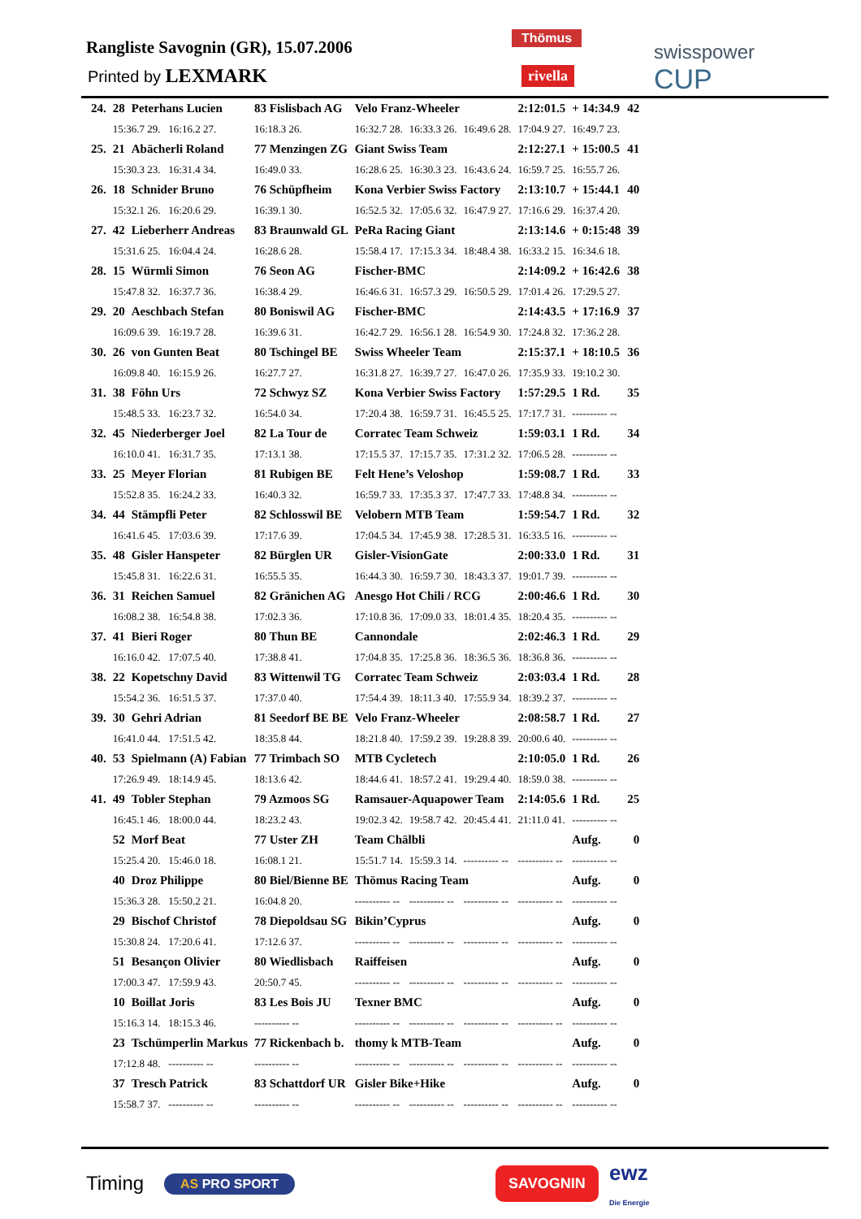Rangliste Savognin (GR), 15.07.2006
Printed by LEXMARK
Thömus
rivella
swisspower
CUP
| 24. | 28 | Peterhans Lucien | 83 Fislisbach AG | Velo Franz-Wheeler | | | 2:12:01.5 | + 14:34.9 | 42 |
| | 15:36.7 29. 16:16.2 27. | | 16:18.3 26. | 16:32.7 28. | 16:33.3 26. | 16:49.6 28. | 17:04.9 27. | 16:49.7 23. | |
| 25. | 21 | Abächerli Roland | 77 Menzingen ZG | Giant Swiss Team | | | 2:12:27.1 | + 15:00.5 | 41 |
| | 15:30.3 23. 16:31.4 34. | | 16:49.0 33. | 16:28.6 25. | 16:30.3 23. | 16:43.6 24. | 16:59.7 25. | 16:55.7 26. | |
| 26. | 18 | Schnider Bruno | 76 Schüpfheim | Kona Verbier Swiss Factory | | | 2:13:10.7 | + 15:44.1 | 40 |
| | 15:32.1 26. 16:20.6 29. | | 16:39.1 30. | 16:52.5 32. | 17:05.6 32. | 16:47.9 27. | 17:16.6 29. | 16:37.4 20. | |
| 27. | 42 | Lieberherr Andreas | 83 Braunwald GL | PeRa Racing Giant | | | 2:13:14.6 | + 0:15:48 | 39 |
| | 15:31.6 25. 16:04.4 24. | | 16:28.6 28. | 15:58.4 17. | 17:15.3 34. | 18:48.4 38. | 16:33.2 15. | 16:34.6 18. | |
| 28. | 15 | Würmli Simon | 76 Seon AG | Fischer-BMC | | | 2:14:09.2 | + 16:42.6 | 38 |
| | 15:47.8 32. 16:37.7 36. | | 16:38.4 29. | 16:46.6 31. | 16:57.3 29. | 16:50.5 29. | 17:01.4 26. | 17:29.5 27. | |
| 29. | 20 | Aeschbach Stefan | 80 Boniswil AG | Fischer-BMC | | | 2:14:43.5 | + 17:16.9 | 37 |
| | 16:09.6 39. 16:19.7 28. | | 16:39.6 31. | 16:42.7 29. | 16:56.1 28. | 16:54.9 30. | 17:24.8 32. | 17:36.2 28. | |
| 30. | 26 | von Gunten Beat | 80 Tschingel BE | Swiss Wheeler Team | | | 2:15:37.1 | + 18:10.5 | 36 |
| | 16:09.8 40. 16:15.9 26. | | 16:27.7 27. | 16:31.8 27. | 16:39.7 27. | 16:47.0 26. | 17:35.9 33. | 19:10.2 30. | |
| 31. | 38 | Föhn Urs | 72 Schwyz SZ | Kona Verbier Swiss Factory | | | 1:57:29.5 | 1 Rd. | 35 |
| | 15:48.5 33. 16:23.7 32. | | 16:54.0 34. | 17:20.4 38. | 16:59.7 31. | 16:45.5 25. | 17:17.7 31. | ---------- -- | |
| 32. | 45 | Niederberger Joel | 82 La Tour de | Corratec Team Schweiz | | | 1:59:03.1 | 1 Rd. | 34 |
| | 16:10.0 41. 16:31.7 35. | | 17:13.1 38. | 17:15.5 37. | 17:15.7 35. | 17:31.2 32. | 17:06.5 28. | ---------- -- | |
| 33. | 25 | Meyer Florian | 81 Rubigen BE | Felt Hene’s Veloshop | | | 1:59:08.7 | 1 Rd. | 33 |
| | 15:52.8 35. 16:24.2 33. | | 16:40.3 32. | 16:59.7 33. | 17:35.3 37. | 17:47.7 33. | 17:48.8 34. | ---------- -- | |
| 34. | 44 | Stämpfli Peter | 82 Schlosswil BE | Velobern MTB Team | | | 1:59:54.7 | 1 Rd. | 32 |
| | 16:41.6 45. 17:03.6 39. | | 17:17.6 39. | 17:04.5 34. | 17:45.9 38. | 17:28.5 31. | 16:33.5 16. | ---------- -- | |
| 35. | 48 | Gisler Hanspeter | 82 Bürglen UR | Gisler-VisionGate | | | 2:00:33.0 | 1 Rd. | 31 |
| | 15:45.8 31. 16:22.6 31. | | 16:55.5 35. | 16:44.3 30. | 16:59.7 30. | 18:43.3 37. | 19:01.7 39. | ---------- -- | |
| 36. | 31 | Reichen Samuel | 82 Gränichen AG | Anesgo Hot Chili / RCG | | | 2:00:46.6 | 1 Rd. | 30 |
| | 16:08.2 38. 16:54.8 38. | | 17:02.3 36. | 17:10.8 36. | 17:09.0 33. | 18:01.4 35. | 18:20.4 35. | ---------- -- | |
| 37. | 41 | Bieri Roger | 80 Thun BE | Cannondale | | | 2:02:46.3 | 1 Rd. | 29 |
| | 16:16.0 42. 17:07.5 40. | | 17:38.8 41. | 17:04.8 35. | 17:25.8 36. | 18:36.5 36. | 18:36.8 36. | ---------- -- | |
| 38. | 22 | Kopetschny David | 83 Wittenwil TG | Corratec Team Schweiz | | | 2:03:03.4 | 1 Rd. | 28 |
| | 15:54.2 36. 16:51.5 37. | | 17:37.0 40. | 17:54.4 39. | 18:11.3 40. | 17:55.9 34. | 18:39.2 37. | ---------- -- | |
| 39. | 30 | Gehri Adrian | 81 Seedorf BE BE | Velo Franz-Wheeler | | | 2:08:58.7 | 1 Rd. | 27 |
| | 16:41.0 44. 17:51.5 42. | | 18:35.8 44. | 18:21.8 40. | 17:59.2 39. | 19:28.8 39. | 20:00.6 40. | ---------- -- | |
| 40. | 53 | Spielmann (A) Fabian | 77 Trimbach SO | MTB Cycletech | | | 2:10:05.0 | 1 Rd. | 26 |
| | 17:26.9 49. 18:14.9 45. | | 18:13.6 42. | 18:44.6 41. | 18:57.2 41. | 19:29.4 40. | 18:59.0 38. | ---------- -- | |
| 41. | 49 | Tobler Stephan | 79 Azmoos SG | Ramsauer-Aquapower Team | | | 2:14:05.6 | 1 Rd. | 25 |
| | 16:45.1 46. 18:00.0 44. | | 18:23.2 43. | 19:02.3 42. | 19:58.7 42. | 20:45.4 41. | 21:11.0 41. | ---------- -- | |
| | 52 | Morf Beat | 77 Uster ZH | Team Chälbli | | | | Aufg. | 0 |
| | 15:25.4 20. 15:46.0 18. | | 16:08.1 21. | 15:51.7 14. | 15:59.3 14. | ---------- -- | ---------- -- | ---------- -- | |
| | 40 | Droz Philippe | 80 Biel/Bienne BE | Thömus Racing Team | | | | Aufg. | 0 |
| | 15:36.3 28. 15:50.2 21. | | 16:04.8 20. | ---------- -- | ---------- -- | ---------- -- | ---------- -- | ---------- -- | |
| | 29 | Bischof Christof | 78 Diepoldsau SG | Bikin’Cyprus | | | | Aufg. | 0 |
| | 15:30.8 24. 17:20.6 41. | | 17:12.6 37. | ---------- -- | ---------- -- | ---------- -- | ---------- -- | ---------- -- | |
| | 51 | Besançon Olivier | 80 Wiedlisbach | Raiffeisen | | | | Aufg. | 0 |
| | 17:00.3 47. 17:59.9 43. | | 20:50.7 45. | ---------- -- | ---------- -- | ---------- -- | ---------- -- | ---------- -- | |
| | 10 | Boillat Joris | 83 Les Bois JU | Texner BMC | | | | Aufg. | 0 |
| | 15:16.3 14. 18:15.3 46. | | ---------- -- | ---------- -- | ---------- -- | ---------- -- | ---------- -- | ---------- -- | |
| | 23 | Tschümperlin Markus | 77 Rickenbach b. | thomy k MTB-Team | | | | Aufg. | 0 |
| | 17:12.8 48. ---------- -- | | ---------- -- | ---------- -- | ---------- -- | ---------- -- | ---------- -- | ---------- -- | |
| | 37 | Tresch Patrick | 83 Schattdorf UR | Gisler Bike+Hike | | | | Aufg. | 0 |
| | 15:58.7 37. ---------- -- | | ---------- -- | ---------- -- | ---------- -- | ---------- -- | ---------- -- | ---------- -- | |
Timing AS PRO SPORT SAVOGNIN
ewz
Die Energie